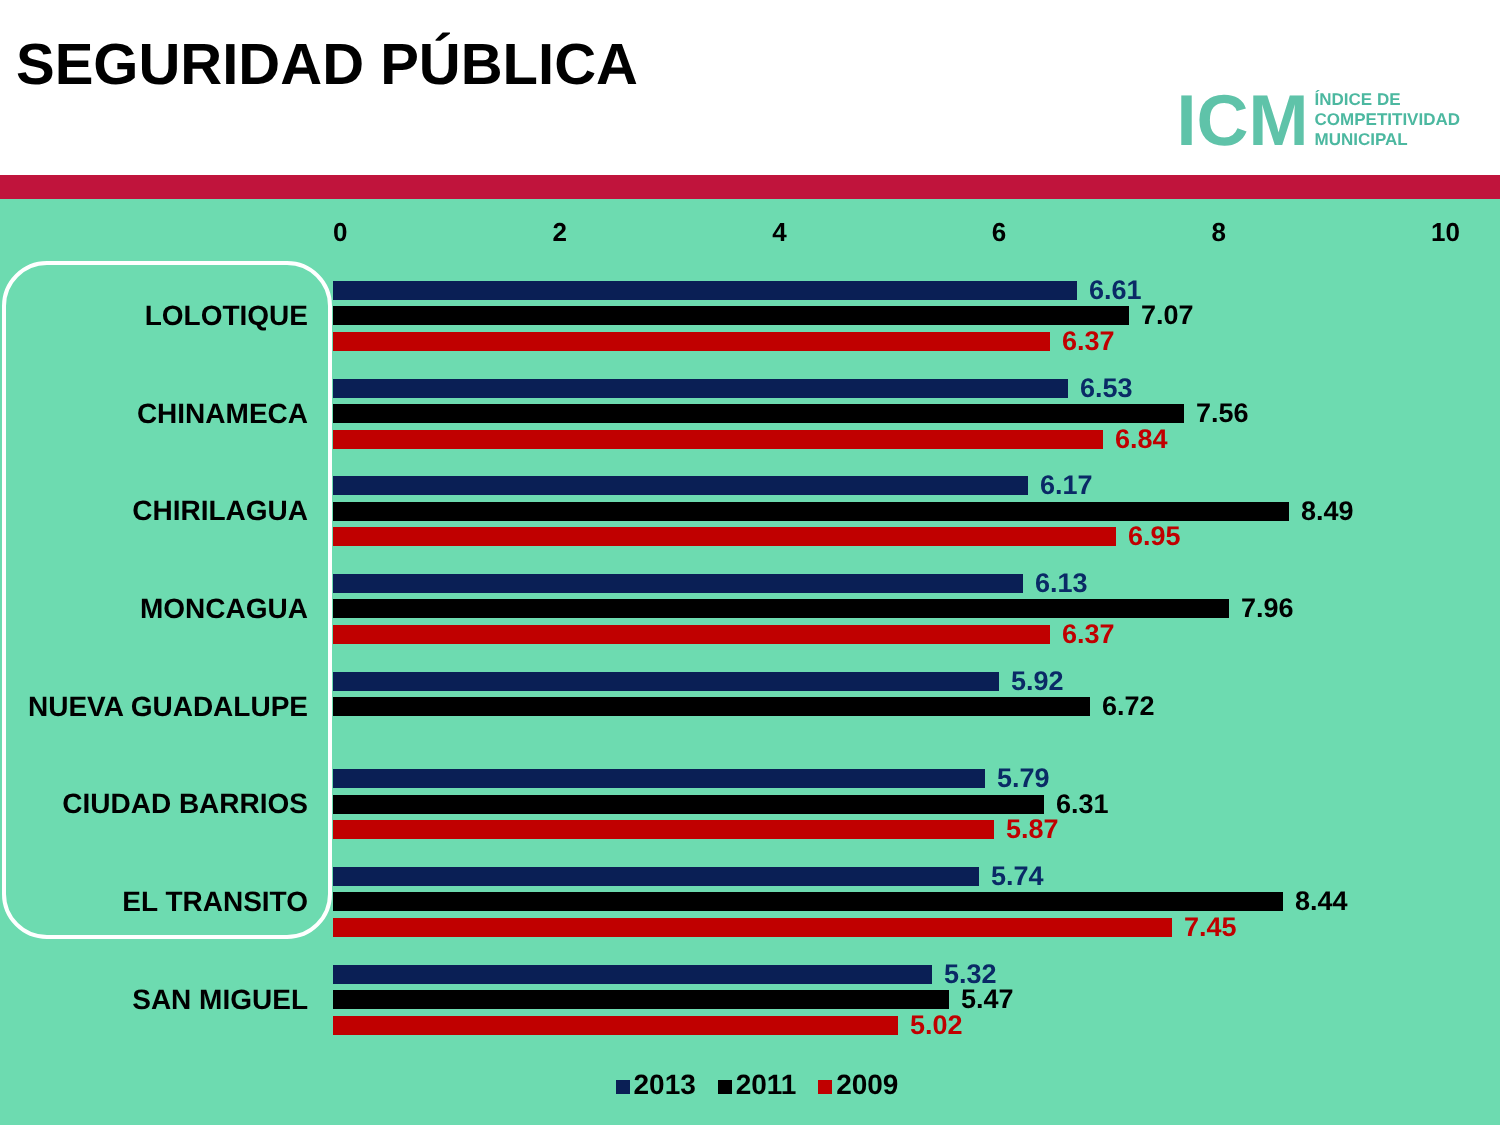SEGURIDAD PÚBLICA
ICM ÍNDICE DE
COMPETITIVIDAD
MUNICIPAL
02468 10
LOLOTIQUE
6.61
7.07
6.37
CHINAMECA
6.53
7.56
6.84
CHIRILAGUA
6.17
8.49
6.95
MONCAGUA
6.13
7.96
6.37
NUEVA GUADALUPE
5.92
6.72
CIUDAD BARRIOS
5.79
6.31
5.87
EL TRANSITO
5.74
8.44
7.45
SAN MIGUEL
5.32
5.47
5.02
2013 2011 2009